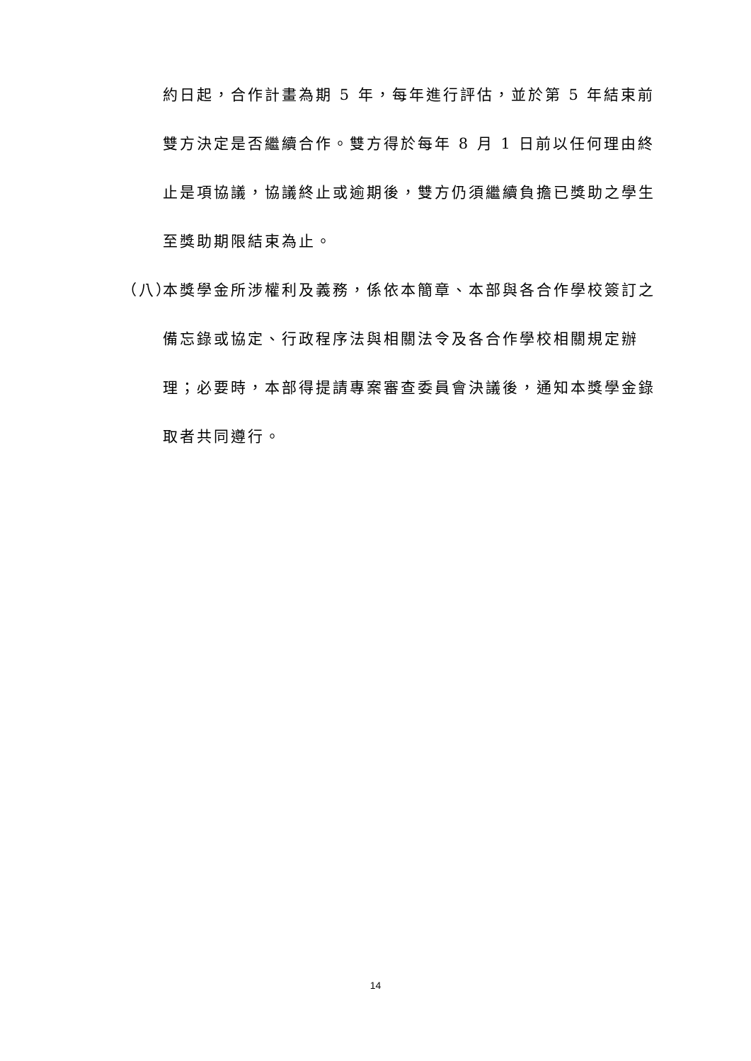約日起，合作計畫為期 5 年，每年進行評估，並於第 5 年結束前雙方決定是否繼續合作。雙方得於每年 8 月 1 日前以任何理由終止是項協議，協議終止或逾期後，雙方仍須繼續負擔已獎助之學生至獎助期限結束為止。
（八）
本獎學金所涉權利及義務，係依本簡章、本部與各合作學校簽訂之備忘錄或協定、行政程序法與相關法令及各合作學校相關規定辦理；必要時，本部得提請專案審查委員會決議後，通知本獎學金錄取者共同遵行。
14